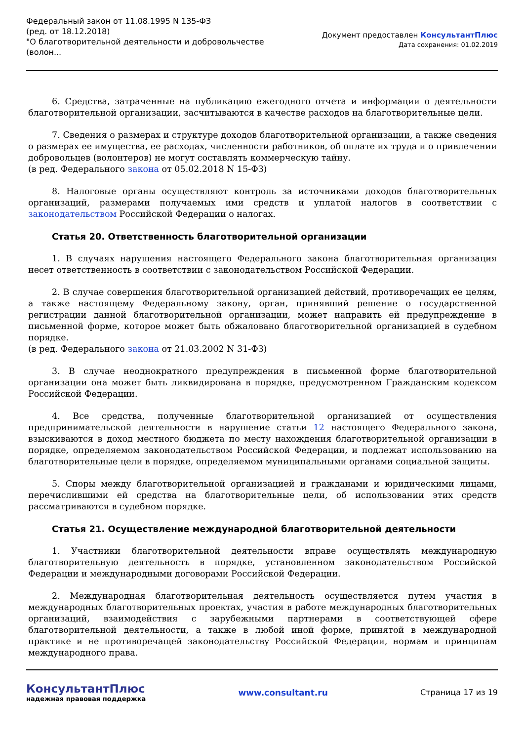Федеральный закон от 11.08.1995 N 135-ФЗ
(ред. от 18.12.2018)
"О благотворительной деятельности и добровольчестве
(волон...
Документ предоставлен КонсультантПлюс
Дата сохранения: 01.02.2019
6. Средства, затраченные на публикацию ежегодного отчета и информации о деятельности благотворительной организации, засчитываются в качестве расходов на благотворительные цели.
7. Сведения о размерах и структуре доходов благотворительной организации, а также сведения о размерах ее имущества, ее расходах, численности работников, об оплате их труда и о привлечении добровольцев (волонтеров) не могут составлять коммерческую тайну.
(в ред. Федерального закона от 05.02.2018 N 15-ФЗ)
8. Налоговые органы осуществляют контроль за источниками доходов благотворительных организаций, размерами получаемых ими средств и уплатой налогов в соответствии с законодательством Российской Федерации о налогах.
Статья 20. Ответственность благотворительной организации
1. В случаях нарушения настоящего Федерального закона благотворительная организация несет ответственность в соответствии с законодательством Российской Федерации.
2. В случае совершения благотворительной организацией действий, противоречащих ее целям, а также настоящему Федеральному закону, орган, принявший решение о государственной регистрации данной благотворительной организации, может направить ей предупреждение в письменной форме, которое может быть обжаловано благотворительной организацией в судебном порядке.
(в ред. Федерального закона от 21.03.2002 N 31-ФЗ)
3. В случае неоднократного предупреждения в письменной форме благотворительной организации она может быть ликвидирована в порядке, предусмотренном Гражданским кодексом Российской Федерации.
4. Все средства, полученные благотворительной организацией от осуществления предпринимательской деятельности в нарушение статьи 12 настоящего Федерального закона, взыскиваются в доход местного бюджета по месту нахождения благотворительной организации в порядке, определяемом законодательством Российской Федерации, и подлежат использованию на благотворительные цели в порядке, определяемом муниципальными органами социальной защиты.
5. Споры между благотворительной организацией и гражданами и юридическими лицами, перечислившими ей средства на благотворительные цели, об использовании этих средств рассматриваются в судебном порядке.
Статья 21. Осуществление международной благотворительной деятельности
1. Участники благотворительной деятельности вправе осуществлять международную благотворительную деятельность в порядке, установленном законодательством Российской Федерации и международными договорами Российской Федерации.
2. Международная благотворительная деятельность осуществляется путем участия в международных благотворительных проектах, участия в работе международных благотворительных организаций, взаимодействия с зарубежными партнерами в соответствующей сфере благотворительной деятельности, а также в любой иной форме, принятой в международной практике и не противоречащей законодательству Российской Федерации, нормам и принципам международного права.
КонсультантПлюс
надежная правовая поддержка
www.consultant.ru Страница 17 из 19